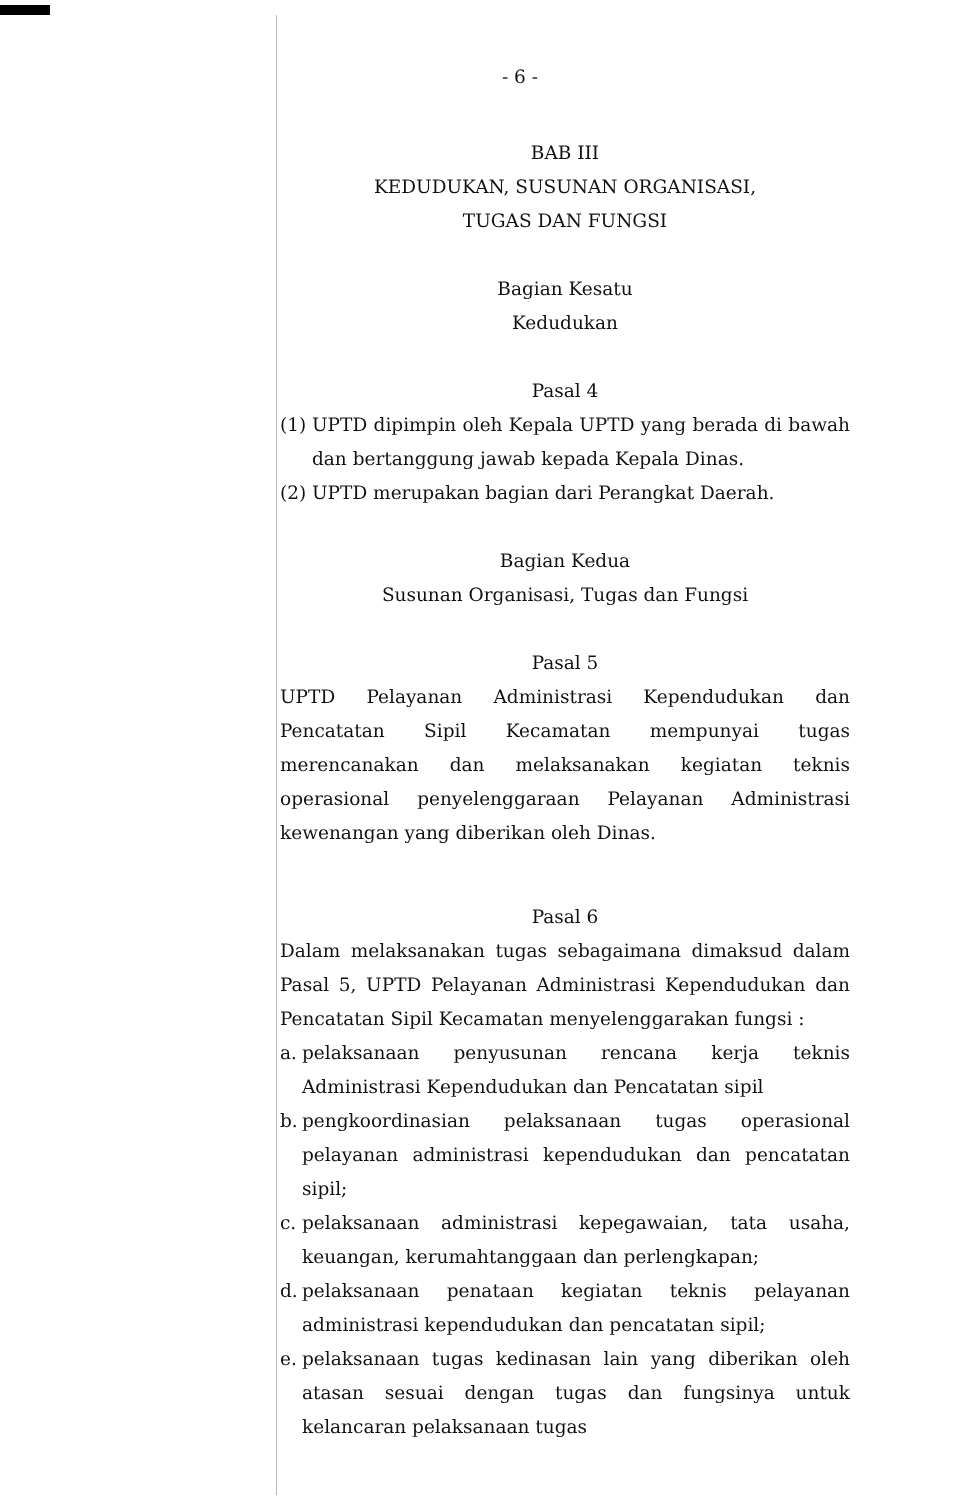- 6 -
BAB III
KEDUDUKAN, SUSUNAN ORGANISASI,
TUGAS DAN FUNGSI
Bagian Kesatu
Kedudukan
Pasal 4
(1) UPTD dipimpin oleh Kepala UPTD yang berada di bawah dan bertanggung jawab kepada Kepala Dinas.
(2) UPTD merupakan bagian dari Perangkat Daerah.
Bagian Kedua
Susunan Organisasi, Tugas dan Fungsi
Pasal 5
UPTD Pelayanan Administrasi Kependudukan dan Pencatatan Sipil Kecamatan mempunyai tugas merencanakan dan melaksanakan kegiatan teknis operasional penyelenggaraan Pelayanan Administrasi kewenangan yang diberikan oleh Dinas.
Pasal 6
Dalam melaksanakan tugas sebagaimana dimaksud dalam Pasal 5, UPTD Pelayanan Administrasi Kependudukan dan Pencatatan Sipil Kecamatan menyelenggarakan fungsi :
a. pelaksanaan penyusunan rencana kerja teknis Administrasi Kependudukan dan Pencatatan sipil
b. pengkoordinasian pelaksanaan tugas operasional pelayanan administrasi kependudukan dan pencatatan sipil;
c. pelaksanaan administrasi kepegawaian, tata usaha, keuangan, kerumahtanggaan dan perlengkapan;
d. pelaksanaan penataan kegiatan teknis pelayanan administrasi kependudukan dan pencatatan sipil;
e. pelaksanaan tugas kedinasan lain yang diberikan oleh atasan sesuai dengan tugas dan fungsinya untuk kelancaran pelaksanaan tugas